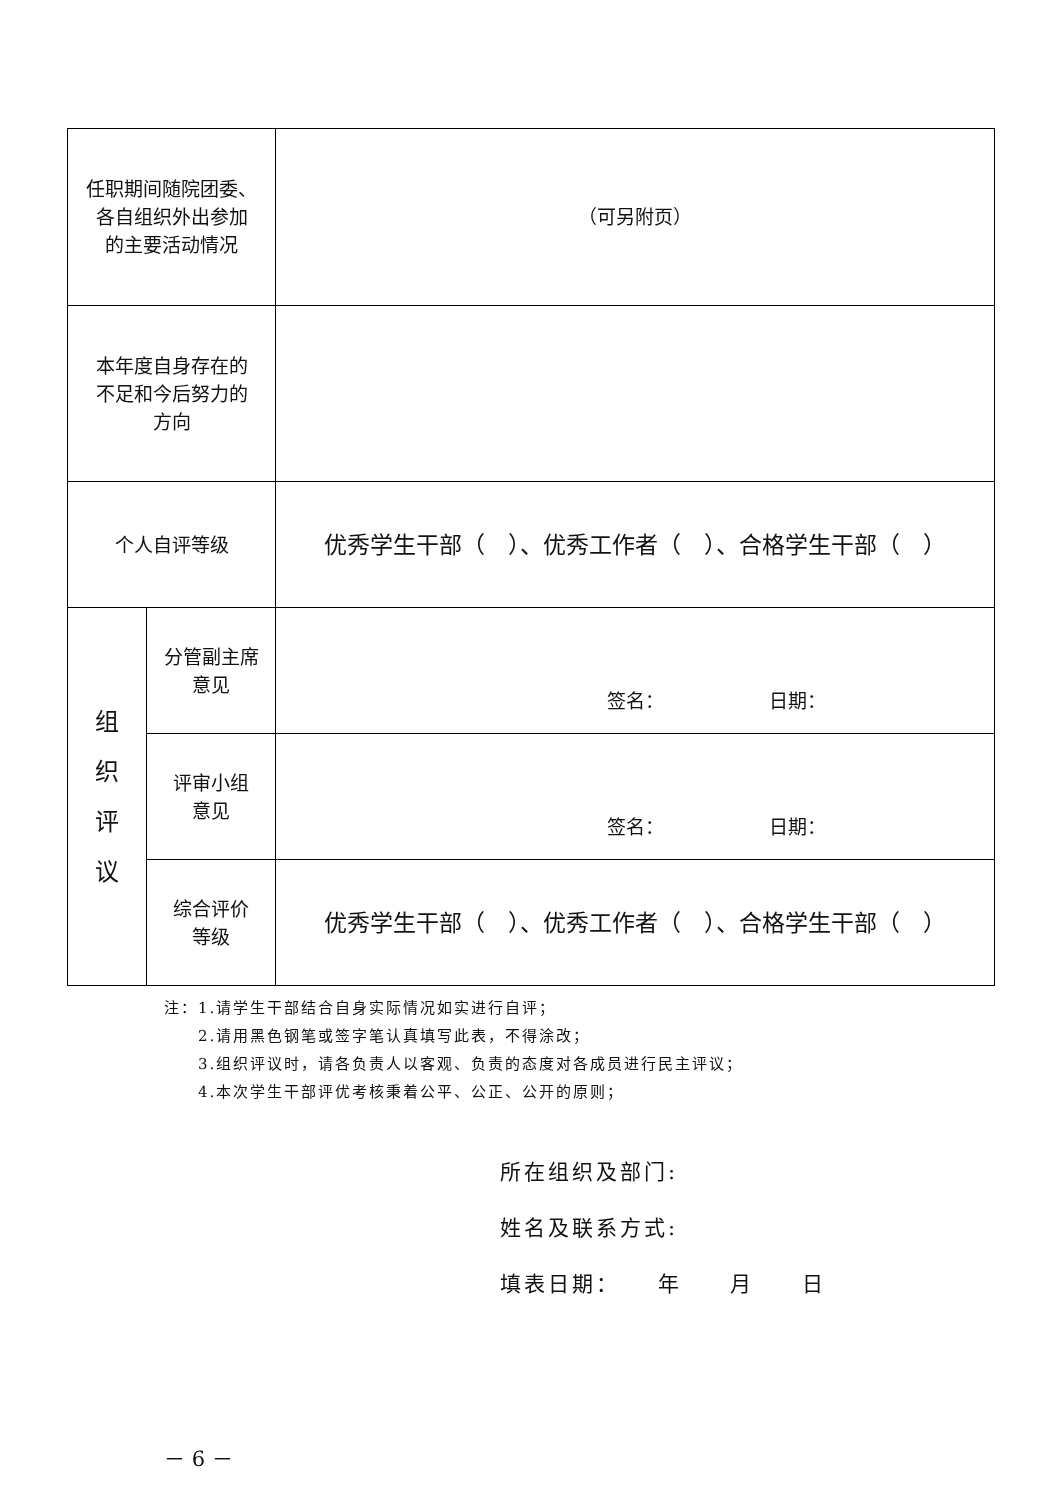| 任职期间随院团委、 各自组织外出参加 的主要活动情况 | | （可另附页） |
| 本年度自身存在的 不足和今后努力的 方向 | | |
| 个人自评等级 | | 优秀学生干部（ ）、优秀工作者（ ）、合格学生干部（ ） |
| 组 织 评 议 | 分管副主席 意见 | 签名： 日期： |
| | 评审小组 意见 | 签名： 日期： |
| | 综合评价 等级 | 优秀学生干部（ ）、优秀工作者（ ）、合格学生干部（ ） |
注：1.请学生干部结合自身实际情况如实进行自评；
　　2.请用黑色钢笔或签字笔认真填写此表，不得涂改；
　　3.组织评议时，请各负责人以客观、负责的态度对各成员进行民主评议；
　　4.本次学生干部评优考核秉着公平、公正、公开的原则；
所在组织及部门:
姓名及联系方式:
填表日期：　　年　　月　　日
－ 6 －